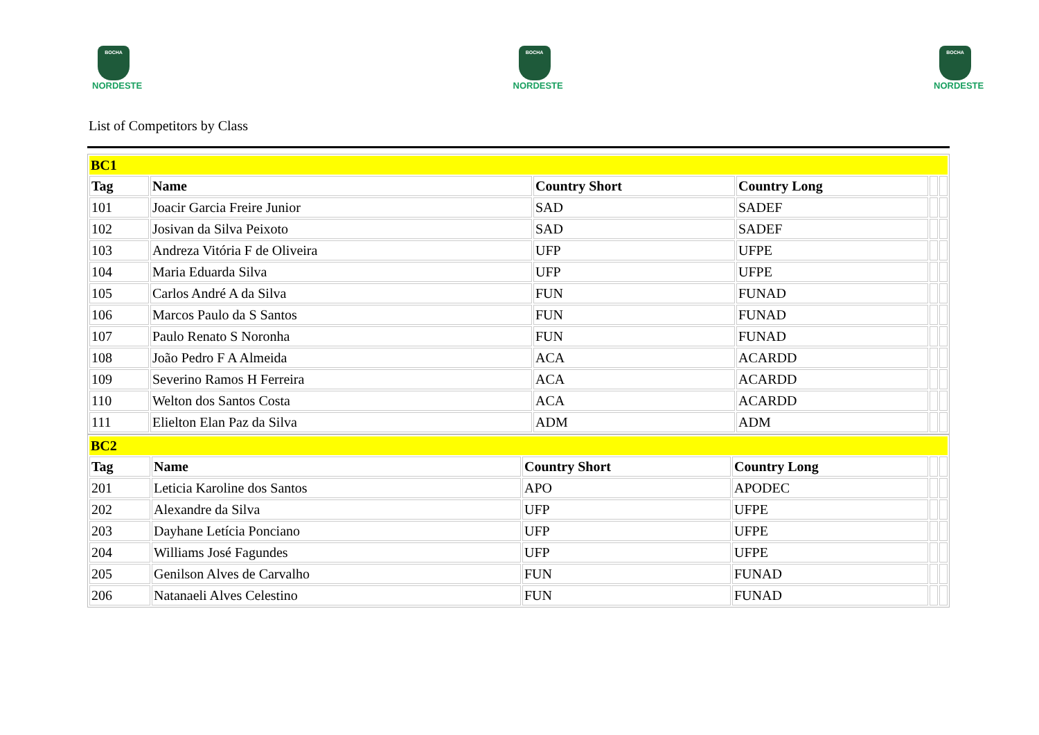BOCHA
NORDESTE
BOCHA
NORDESTE
BOCHA
NORDESTE
List of Competitors by Class
| BC1 | | | | | |
| Tag | Name | Country Short | Country Long | | |
| 101 | Joacir Garcia Freire Junior | SAD | SADEF | | |
| 102 | Josivan da Silva Peixoto | SAD | SADEF | | |
| 103 | Andreza Vitória F de Oliveira | UFP | UFPE | | |
| 104 | Maria Eduarda Silva | UFP | UFPE | | |
| 105 | Carlos André A da Silva | FUN | FUNAD | | |
| 106 | Marcos Paulo da S Santos | FUN | FUNAD | | |
| 107 | Paulo Renato S Noronha | FUN | FUNAD | | |
| 108 | João Pedro F A Almeida | ACA | ACARDD | | |
| 109 | Severino Ramos H Ferreira | ACA | ACARDD | | |
| 110 | Welton dos Santos Costa | ACA | ACARDD | | |
| 111 | Elielton Elan Paz da Silva | ADM | ADM | | |
| BC2 | | | | | |
| Tag | Name | Country Short | Country Long | | |
| 201 | Leticia Karoline dos Santos | APO | APODEC | | |
| 202 | Alexandre da Silva | UFP | UFPE | | |
| 203 | Dayhane Letícia Ponciano | UFP | UFPE | | |
| 204 | Williams José Fagundes | UFP | UFPE | | |
| 205 | Genilson Alves de Carvalho | FUN | FUNAD | | |
| 206 | Natanaeli Alves Celestino | FUN | FUNAD | | |